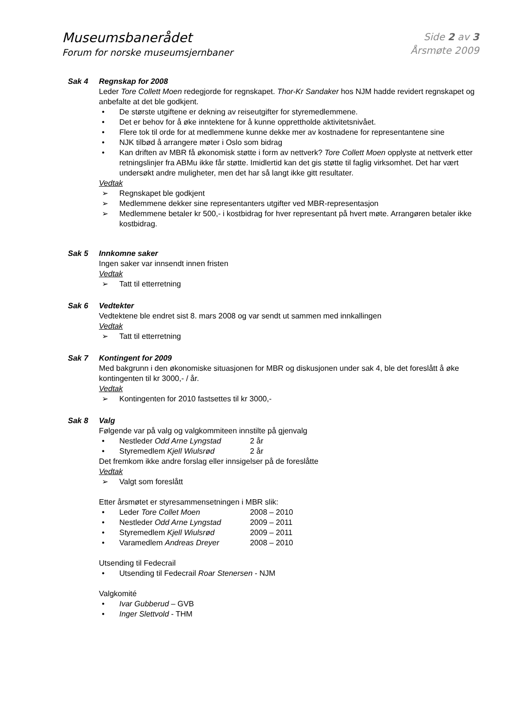Museumsbanerådet
Forum for norske museumsjernbaner
Side 2 av 3
Årsmøte 2009
Sak 4 Regnskap for 2008
Leder Tore Collett Moen redegjorde for regnskapet. Thor-Kr Sandaker hos NJM hadde revidert regnskapet og anbefalte at det ble godkjent.
• De største utgiftene er dekning av reiseutgifter for styremedlemmene.
• Det er behov for å øke inntektene for å kunne opprettholde aktivitetsnivået.
• Flere tok til orde for at medlemmene kunne dekke mer av kostnadene for representantene sine
• NJK tilbød å arrangere møter i Oslo som bidrag
• Kan driften av MBR få økonomisk støtte i form av nettverk? Tore Collett Moen opplyste at nettverk etter retningslinjer fra ABMu ikke får støtte. Imidlertid kan det gis støtte til faglig virksomhet. Det har vært undersøkt andre muligheter, men det har så langt ikke gitt resultater.
Vedtak
➢ Regnskapet ble godkjent
➢ Medlemmene dekker sine representanters utgifter ved MBR-representasjon
➢ Medlemmene betaler kr 500,- i kostbidrag for hver representant på hvert møte. Arrangøren betaler ikke kostbidrag.
Sak 5 Innkomne saker
Ingen saker var innsendt innen fristen
Vedtak
➢ Tatt til etterretning
Sak 6 Vedtekter
Vedtektene ble endret sist 8. mars 2008 og var sendt ut sammen med innkallingen
Vedtak
➢ Tatt til etterretning
Sak 7 Kontingent for 2009
Med bakgrunn i den økonomiske situasjonen for MBR og diskusjonen under sak 4, ble det foreslått å øke kontingenten til kr 3000,- / år.
Vedtak
➢ Kontingenten for 2010 fastsettes til kr 3000,-
Sak 8 Valg
Følgende var på valg og valgkommiteen innstilte på gjenvalg
• Nestleder Odd Arne Lyngstad 2 år
• Styremedlem Kjell Wiulsrød 2 år
Det fremkom ikke andre forslag eller innsigelser på de foreslåtte
Vedtak
➢ Valgt som foreslått
Etter årsmøtet er styresammensetningen i MBR slik:
• Leder Tore Collet Moen 2008 – 2010
• Nestleder Odd Arne Lyngstad 2009 – 2011
• Styremedlem Kjell Wiulsrød 2009 – 2011
• Varamedlem Andreas Dreyer 2008 – 2010
Utsending til Fedecrail
• Utsending til Fedecrail Roar Stenersen - NJM
Valgkomité
• Ivar Gubberud – GVB
• Inger Slettvold - THM